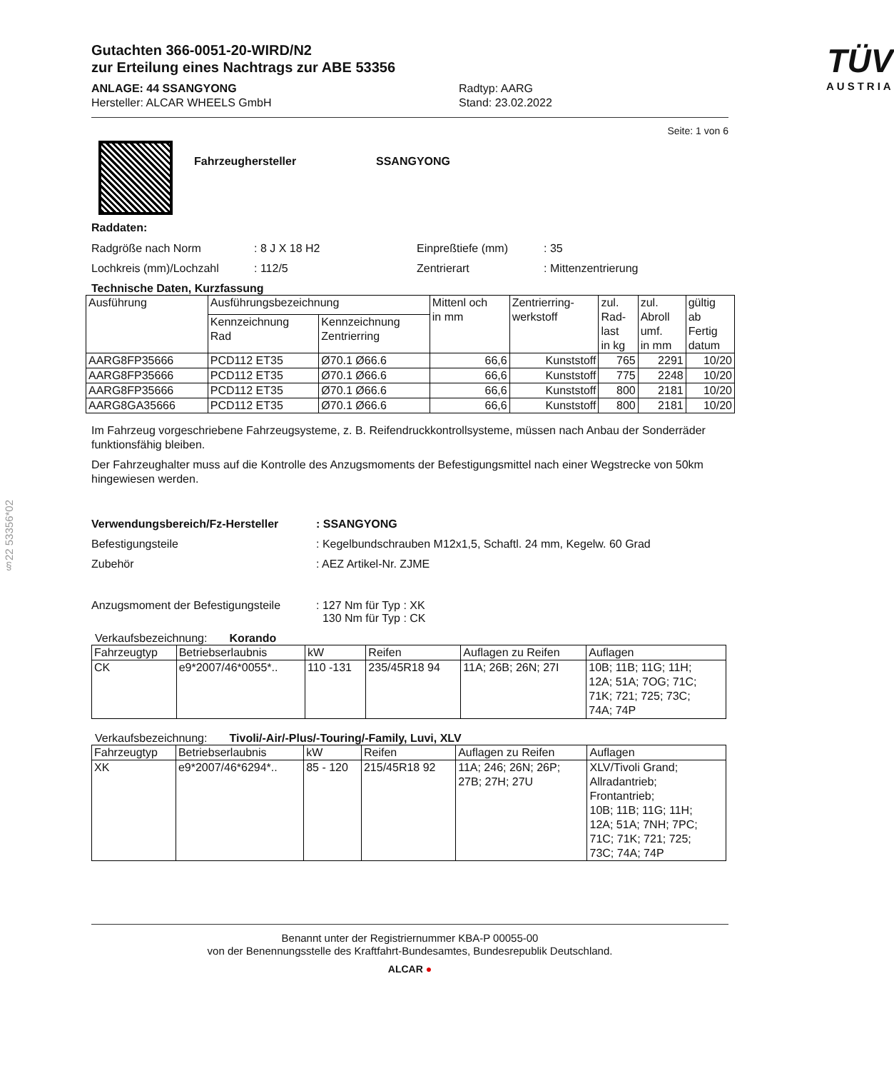§22 53356*02
Gutachten 366-0051-20-WIRD/N2
zur Erteilung eines Nachtrags zur ABE 53356
ANLAGE: 44 SSANGYONG
Hersteller: ALCAR WHEELS GmbH
Radtyp: AARG
Stand: 23.02.2022
TÜV
AUSTRIA
Seite: 1 von 6
Fahrzeughersteller SSANGYONG
Raddaten:
Radgröße nach Norm: 8 J X 18 H2 Einpreßtiefe (mm): 35
Lochkreis (mm)/Lochzahl: 112/5 Zentrierart: Mittenzentrierung
Technische Daten, Kurzfassung
| Ausführung | Ausführungsbezeichnung | | Mittenl och in mm | Zentrierring- werkstoff | zul. Rad- last in kg | zul. Abroll umf. in mm | gültig ab Fertig datum |
| --- | --- | --- | --- | --- | --- | --- | --- |
| | Kennzeichnung Rad | Kennzeichnung Zentrierring | | | | | |
| AARG8FP35666 | PCD112 ET35 | Ø70.1 Ø66.6 | 66,6 | Kunststoff | 765 | 2291 | 10/20 |
| AARG8FP35666 | PCD112 ET35 | Ø70.1 Ø66.6 | 66,6 | Kunststoff | 775 | 2248 | 10/20 |
| AARG8FP35666 | PCD112 ET35 | Ø70.1 Ø66.6 | 66,6 | Kunststoff | 800 | 2181 | 10/20 |
| AARG8GA35666 | PCD112 ET35 | Ø70.1 Ø66.6 | 66,6 | Kunststoff | 800 | 2181 | 10/20 |
Im Fahrzeug vorgeschriebene Fahrzeugsysteme, z. B. Reifendruckkontrollsysteme, müssen nach Anbau der Sonderräder funktionsfähig bleiben.
Der Fahrzeughalter muss auf die Kontrolle des Anzugsmoments der Befestigungsmittel nach einer Wegstrecke von 50km hingewiesen werden.
Verwendungsbereich/Fz-Hersteller: SSANGYONG
Befestigungsteile: Kegelbundschrauben M12x1,5, Schaftl. 24 mm, Kegelw. 60 Grad
Zubehör: AEZ Artikel-Nr. ZJME
Anzugsmoment der Befestigungsteile: 127 Nm für Typ : XK
130 Nm für Typ : CK
Verkaufsbezeichnung: Korando
| Fahrzeugtyp | Betriebserlaubnis | kW | Reifen | Auflagen zu Reifen | Auflagen |
| --- | --- | --- | --- | --- | --- |
| CK | e9*2007/46*0055*.. | 110 -131 | 235/45R18 94 | 11A; 26B; 26N; 27I | 10B; 11B; 11G; 11H; 12A; 51A; 7OG; 71C; 71K; 721; 725; 73C; 74A; 74P |
Verkaufsbezeichnung: Tivoli/-Air/-Plus/-Touring/-Family, Luvi, XLV
| Fahrzeugtyp | Betriebserlaubnis | kW | Reifen | Auflagen zu Reifen | Auflagen |
| --- | --- | --- | --- | --- | --- |
| XK | e9*2007/46*6294*.. | 85 - 120 | 215/45R18 92 | 11A; 246; 26N; 26P; 27B; 27H; 27U | XLV/Tivoli Grand; Allradantrieb; Frontantrieb; 10B; 11B; 11G; 11H; 12A; 51A; 7NH; 7PC; 71C; 71K; 721; 725; 73C; 74A; 74P |
Benannt unter der Registriernummer KBA-P 00055-00
von der Benennungsstelle des Kraftfahrt-Bundesamtes, Bundesrepublik Deutschland.
ALCAR ●